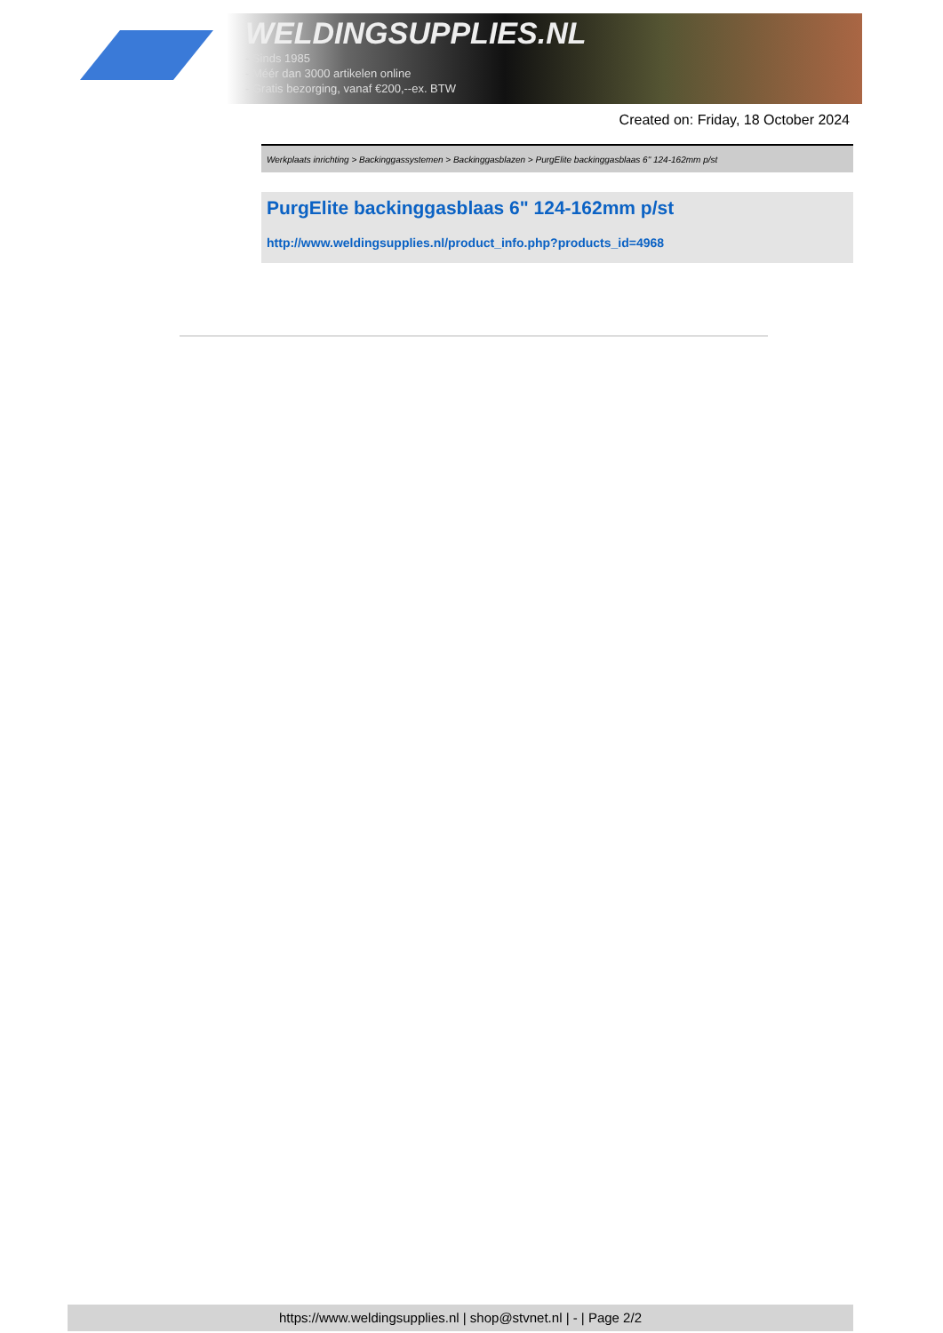WELDINGSUPPLIES.NL
- Sinds 1985
- Méér dan 3000 artikelen online
- Gratis bezorging, vanaf €200,--ex. BTW
Created on: Friday, 18 October 2024
Werkplaats inrichting > Backinggassystemen > Backinggasblazen > PurgElite backinggasblaas 6" 124-162mm p/st
PurgElite backinggasblaas 6" 124-162mm p/st
http://www.weldingsupplies.nl/product_info.php?products_id=4968
https://www.weldingsupplies.nl | shop@stvnet.nl | - | Page 2/2